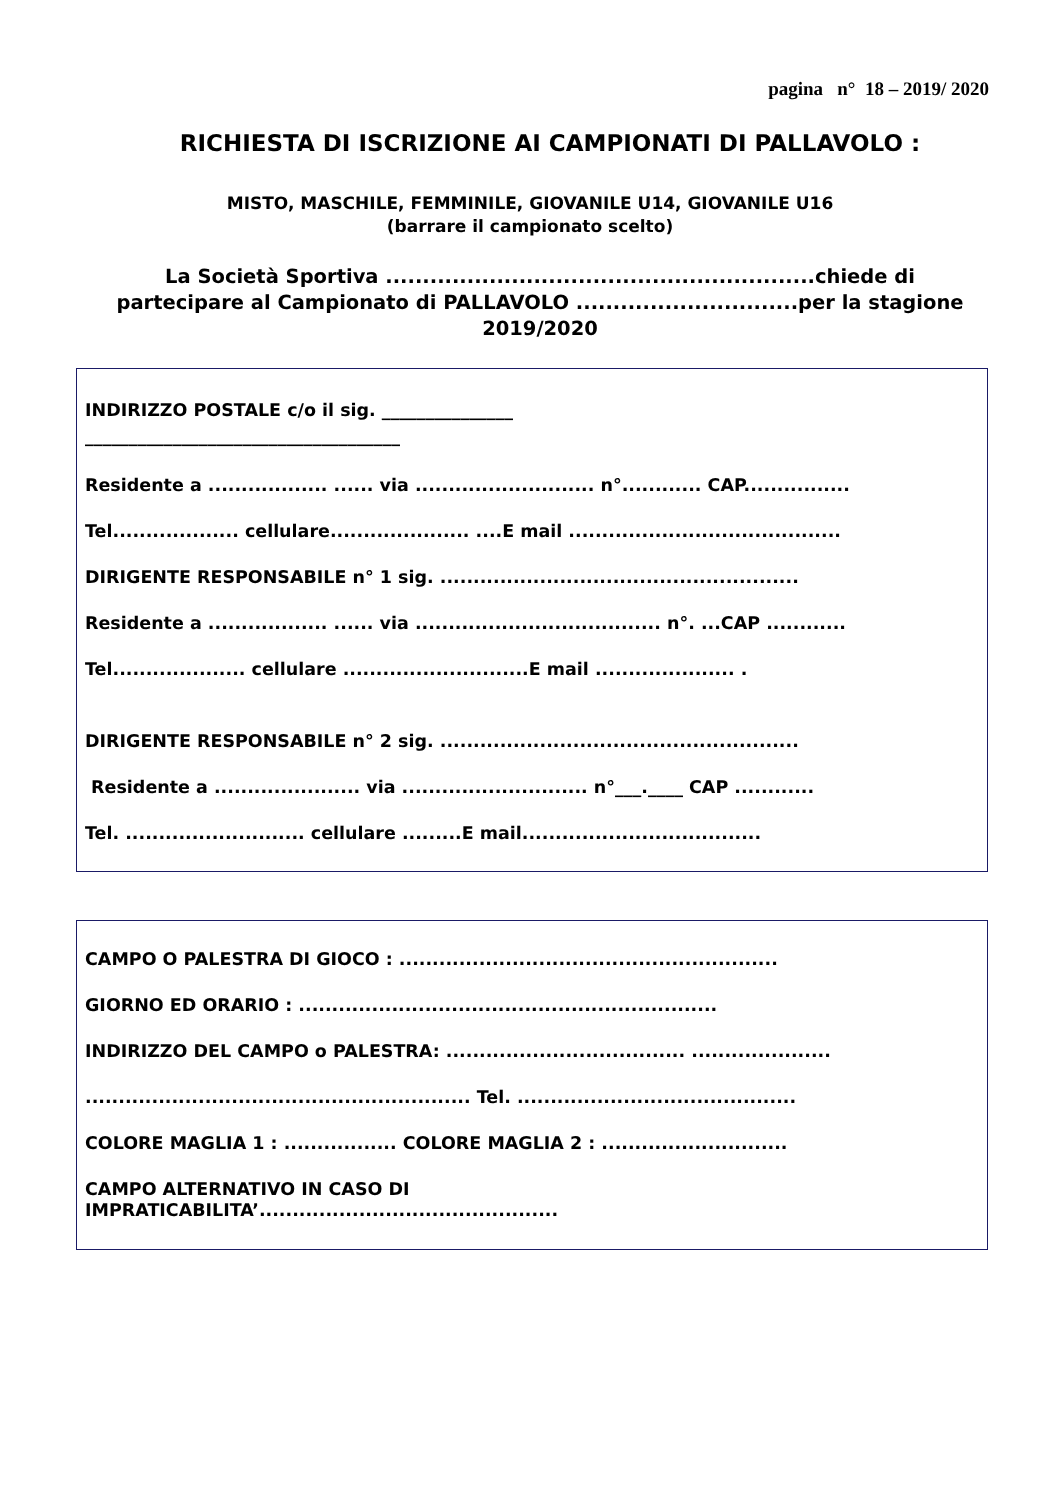pagina n° 18 – 2019/ 2020
RICHIESTA DI ISCRIZIONE AI CAMPIONATI DI PALLAVOLO :
MISTO, MASCHILE, FEMMINILE, GIOVANILE U14, GIOVANILE U16
(barrare il campionato scelto)
La Società Sportiva ..........................................................chiede di partecipare al Campionato di PALLAVOLO ..............................per la stagione 2019/2020
INDIRIZZO POSTALE c/o il sig. _______________
____________________________________
Residente a .................. ...... via ........................... n°............ CAP................
Tel................... cellulare..................... ....E mail .........................................
DIRIGENTE RESPONSABILE n° 1 sig. ......................................................
Residente a .................. ...... via ..................................... n°. ...CAP ............
Tel.................... cellulare ............................E mail ..................... .
DIRIGENTE RESPONSABILE n° 2 sig. ......................................................
Residente a ...................... via ............................ n°___.____ CAP ............
Tel. ........................... cellulare .........E mail....................................
CAMPO O PALESTRA DI GIOCO : .........................................................
GIORNO ED ORARIO : ...............................................................
INDIRIZZO DEL CAMPO o PALESTRA: .................................... .....................
.......................................................... Tel. ..........................................
COLORE MAGLIA 1 : ................. COLORE MAGLIA 2 : ............................
CAMPO ALTERNATIVO IN CASO DI
IMPRATICABILITA’.............................................